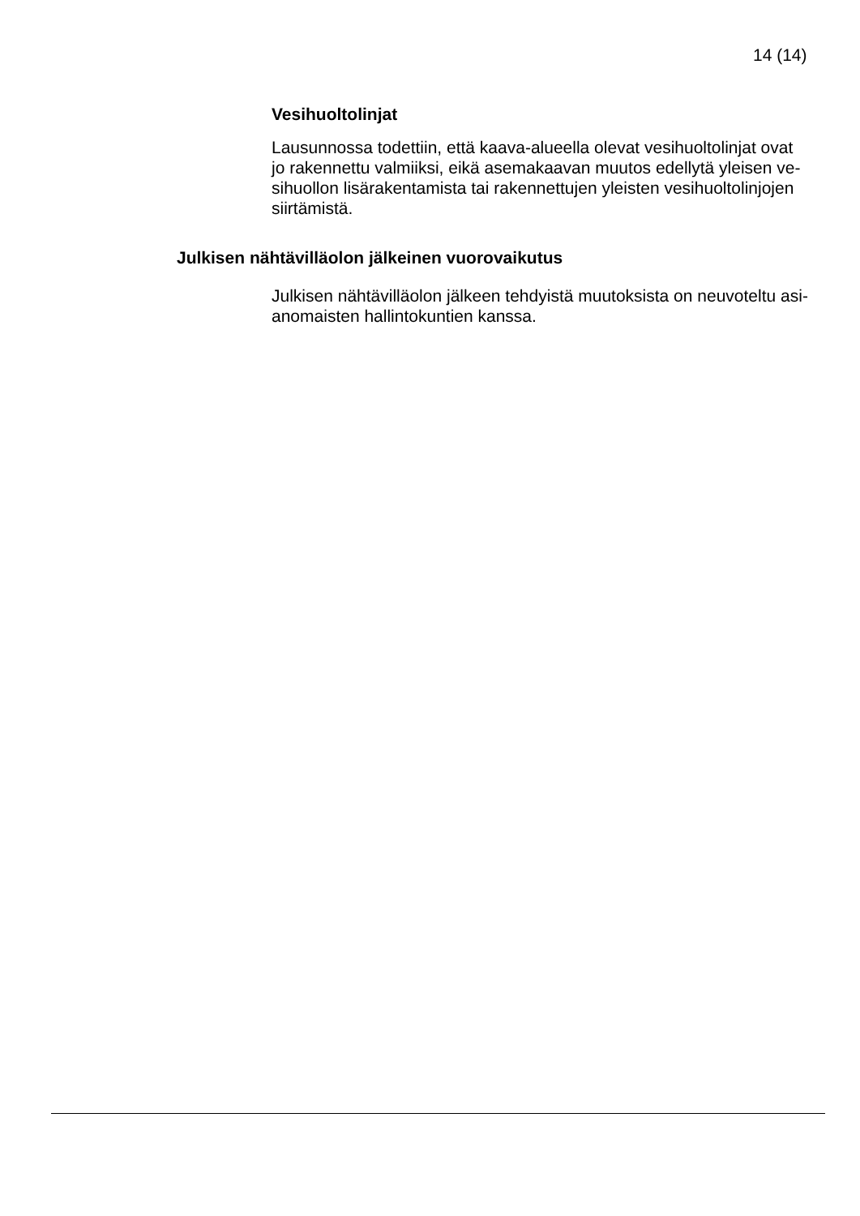14 (14)
Vesihuoltolinjat
Lausunnossa todettiin, että kaava-alueella olevat vesihuoltolinjat ovat
jo rakennettu valmiiksi, eikä asemakaavan muutos edellytä yleisen ve-
sihuollon lisärakentamista tai rakennettujen yleisten vesihuoltolinjojen
siirtämistä.
Julkisen nähtävilläolon jälkeinen vuorovaikutus
Julkisen nähtävilläolon jälkeen tehdyistä muutoksista on neuvoteltu asi-
anomaisten hallintokuntien kanssa.